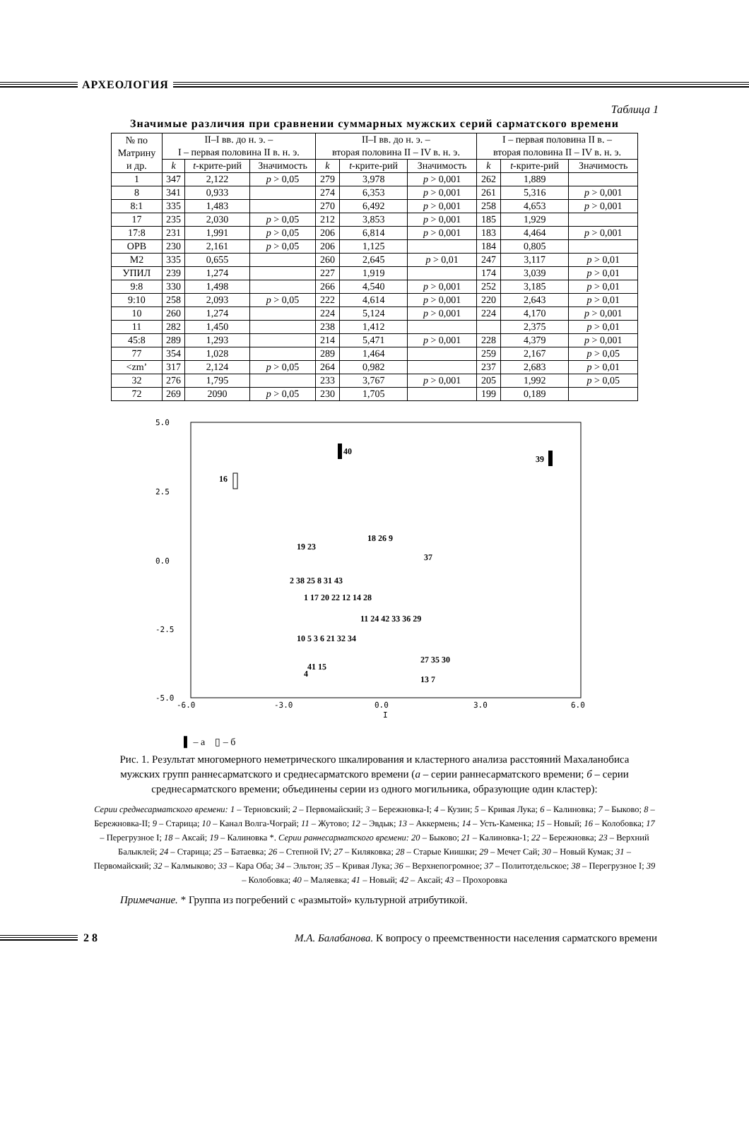АРХЕОЛОГИЯ
Таблица 1
Значимые различия при сравнении суммарных мужских серий сарматского времени
| № по Матрину и др. | II–I вв. до н. э. – I – первая половина II в. н. э. | | | II–I вв. до н. э. – вторая половина II – IV в. н. э. | | | I – первая половина II в. – вторая половина II – IV в. н. э. | | |
| --- | --- | --- | --- | --- | --- | --- | --- | --- | --- |
| | k | t -крите-рий | Значимость | k | t -крите-рий | Значимость | k | t -крите-рий | Значимость |
| 1 | 347 | 2,122 | p > 0,05 | 279 | 3,978 | p > 0,001 | 262 | 1,889 | |
| 8 | 341 | 0,933 | | 274 | 6,353 | p > 0,001 | 261 | 5,316 | p > 0,001 |
| 8:1 | 335 | 1,483 | | 270 | 6,492 | p > 0,001 | 258 | 4,653 | p > 0,001 |
| 17 | 235 | 2,030 | p > 0,05 | 212 | 3,853 | p > 0,001 | 185 | 1,929 | |
| 17:8 | 231 | 1,991 | p > 0,05 | 206 | 6,814 | p > 0,001 | 183 | 4,464 | p > 0,001 |
| ОРВ | 230 | 2,161 | p > 0,05 | 206 | 1,125 | | 184 | 0,805 | |
| М2 | 335 | 0,655 | | 260 | 2,645 | p > 0,01 | 247 | 3,117 | p > 0,01 |
| УПИЛ | 239 | 1,274 | | 227 | 1,919 | | 174 | 3,039 | p > 0,01 |
| 9:8 | 330 | 1,498 | | 266 | 4,540 | p > 0,001 | 252 | 3,185 | p > 0,01 |
| 9:10 | 258 | 2,093 | p > 0,05 | 222 | 4,614 | p > 0,001 | 220 | 2,643 | p > 0,01 |
| 10 | 260 | 1,274 | | 224 | 5,124 | p > 0,001 | 224 | 4,170 | p > 0,001 |
| 11 | 282 | 1,450 | | 238 | 1,412 | | | 2,375 | p > 0,01 |
| 45:8 | 289 | 1,293 | | 214 | 5,471 | p > 0,001 | 228 | 4,379 | p > 0,001 |
| 77 | 354 | 1,028 | | 289 | 1,464 | | 259 | 2,167 | p > 0,05 |
| <zm’ | 317 | 2,124 | p > 0,05 | 264 | 0,982 | | 237 | 2,683 | p > 0,01 |
| 32 | 276 | 1,795 | | 233 | 3,767 | p > 0,001 | 205 | 1,992 | p > 0,05 |
| 72 | 269 | 2090 | p > 0,05 | 230 | 1,705 | | 199 | 0,189 | |
5.0
2.5
0.0
-2.5
-5.0
-6.0
-3.0
0.0
3.0
6.0
I
40
39
16
18 26 9
19 23
37
2 38 25 8 31 43
1 17 20 22 12 14 28
11 24 42 33 36 29
10 5 3 6 21 32 34
27 35 30
41 15
13 7
4
▌ – а ▯ – б
Рис. 1. Результат многомерного неметрического шкалирования и кластерного анализа расстояний Махаланобиса мужских групп раннесарматского и среднесарматского времени (а – серии раннесарматского времени; б – серии среднесарматского времени; объединены серии из одного могильника, образующие один кластер):
Серии среднесарматского времени: 1 – Терновский; 2 – Первомайский; 3 – Бережновка-I; 4 – Кузин; 5 – Кривая Лука; 6 – Калиновка; 7 – Быково; 8 – Бережновка-II; 9 – Старица; 10 – Канал Волга-Чограй; 11 – Жутово; 12 – Эвдык; 13 – Аккермень; 14 – Усть-Каменка; 15 – Новый; 16 – Колобовка; 17 – Перегрузное I; 18 – Аксай; 19 – Калиновка *. Серии раннесарматского времени: 20 – Быково; 21 – Калиновка-1; 22 – Бережновка; 23 – Верхний Балыклей; 24 – Старица; 25 – Батаевка; 26 – Степной IV; 27 – Киляковка; 28 – Старые Киишки; 29 – Мечет Сай; 30 – Новый Кумак; 31 – Первомайский; 32 – Калмыково; 33 – Кара Оба; 34 – Эльтон; 35 – Кривая Лука; 36 – Верхнепогромное; 37 – Политотдельское; 38 – Перегрузное I; 39 – Колобовка; 40 – Маляевка; 41 – Новый; 42 – Аксай; 43 – Прохоровка
Примечание. * Группа из погребений с «размытой» культурной атрибутикой.
2 8 М.А. Балабанова. К вопросу о преемственности населения сарматского времени